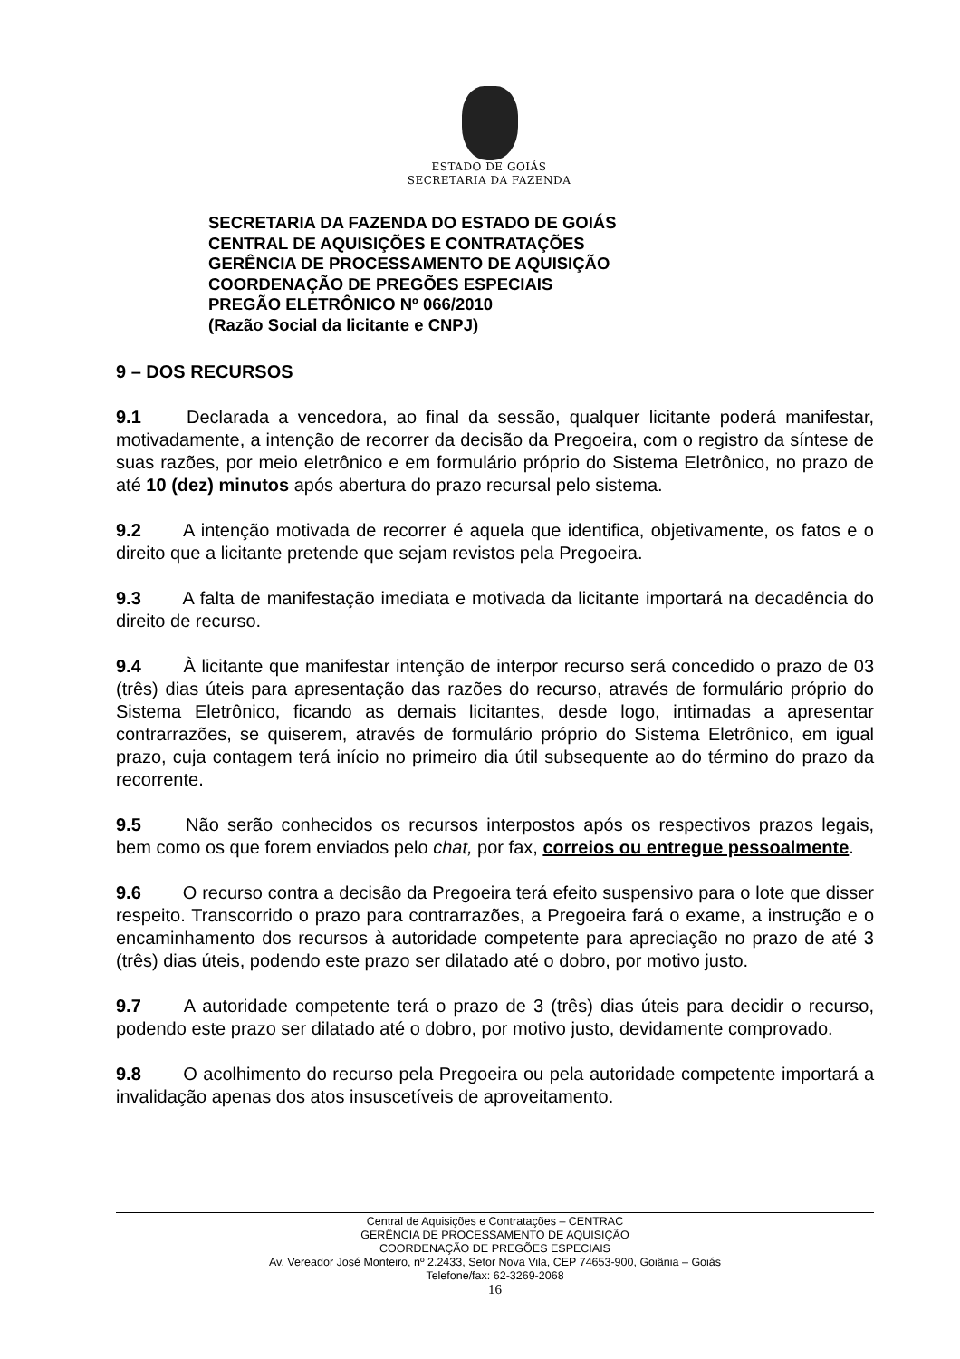ESTADO DE GOIÁS
SECRETARIA DA FAZENDA
SECRETARIA DA FAZENDA DO ESTADO DE GOIÁS
CENTRAL DE AQUISIÇÕES E CONTRATAÇÕES
GERÊNCIA DE PROCESSAMENTO DE AQUISIÇÃO
COORDENAÇÃO DE PREGÕES ESPECIAIS
PREGÃO ELETRÔNICO Nº 066/2010
(Razão Social da licitante e CNPJ)
9 – DOS RECURSOS
9.1 Declarada a vencedora, ao final da sessão, qualquer licitante poderá manifestar, motivadamente, a intenção de recorrer da decisão da Pregoeira, com o registro da síntese de suas razões, por meio eletrônico e em formulário próprio do Sistema Eletrônico, no prazo de até 10 (dez) minutos após abertura do prazo recursal pelo sistema.
9.2 A intenção motivada de recorrer é aquela que identifica, objetivamente, os fatos e o direito que a licitante pretende que sejam revistos pela Pregoeira.
9.3 A falta de manifestação imediata e motivada da licitante importará na decadência do direito de recurso.
9.4 À licitante que manifestar intenção de interpor recurso será concedido o prazo de 03 (três) dias úteis para apresentação das razões do recurso, através de formulário próprio do Sistema Eletrônico, ficando as demais licitantes, desde logo, intimadas a apresentar contrarrazões, se quiserem, através de formulário próprio do Sistema Eletrônico, em igual prazo, cuja contagem terá início no primeiro dia útil subsequente ao do término do prazo da recorrente.
9.5 Não serão conhecidos os recursos interpostos após os respectivos prazos legais, bem como os que forem enviados pelo chat, por fax, correios ou entregue pessoalmente.
9.6 O recurso contra a decisão da Pregoeira terá efeito suspensivo para o lote que disser respeito. Transcorrido o prazo para contrarrazões, a Pregoeira fará o exame, a instrução e o encaminhamento dos recursos à autoridade competente para apreciação no prazo de até 3 (três) dias úteis, podendo este prazo ser dilatado até o dobro, por motivo justo.
9.7 A autoridade competente terá o prazo de 3 (três) dias úteis para decidir o recurso, podendo este prazo ser dilatado até o dobro, por motivo justo, devidamente comprovado.
9.8 O acolhimento do recurso pela Pregoeira ou pela autoridade competente importará a invalidação apenas dos atos insuscetíveis de aproveitamento.
Central de Aquisições e Contratações – CENTRAC
GERÊNCIA DE PROCESSAMENTO DE AQUISIÇÃO
COORDENAÇÃO DE PREGÕES ESPECIAIS
Av. Vereador José Monteiro, nº 2.2433, Setor Nova Vila, CEP 74653-900, Goiânia – Goiás
Telefone/fax: 62-3269-2068
16